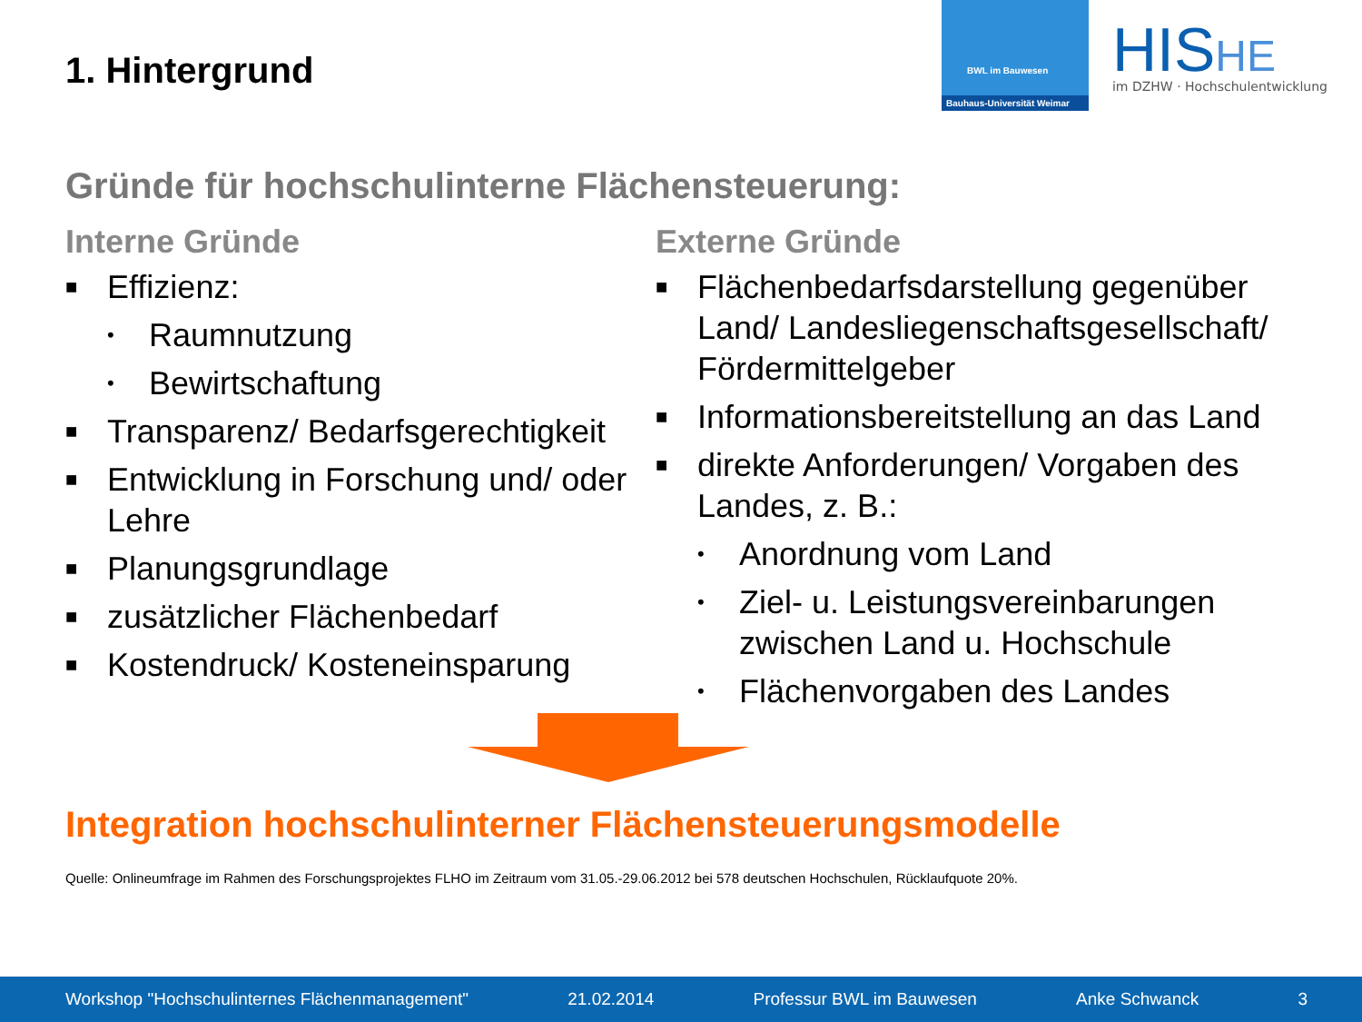1. Hintergrund
BWL im Bauwesen
Bauhaus-Universität Weimar
HISHE
im DZHW · Hochschulentwicklung
Gründe für hochschulinterne Flächensteuerung:
Interne Gründe
■ Effizienz:
• Raumnutzung
• Bewirtschaftung
■ Transparenz/ Bedarfsgerechtigkeit
■ Entwicklung in Forschung und/ oder Lehre
■ Planungsgrundlage
■ zusätzlicher Flächenbedarf
■ Kostendruck/ Kosteneinsparung
Externe Gründe
■ Flächenbedarfsdarstellung gegenüber Land/ Landesliegenschaftsgesellschaft/ Fördermittelgeber
■ Informationsbereitstellung an das Land
■ direkte Anforderungen/ Vorgaben des Landes, z. B.:
• Anordnung vom Land
• Ziel- u. Leistungsvereinbarungen zwischen Land u. Hochschule
• Flächenvorgaben des Landes
Integration hochschulinterner Flächensteuerungsmodelle
Quelle: Onlineumfrage im Rahmen des Forschungsprojektes FLHO im Zeitraum vom 31.05.-29.06.2012 bei 578 deutschen Hochschulen, Rücklaufquote 20%.
Workshop "Hochschulinternes Flächenmanagement" 21.02.2014 Professur BWL im Bauwesen Anke Schwanck 3